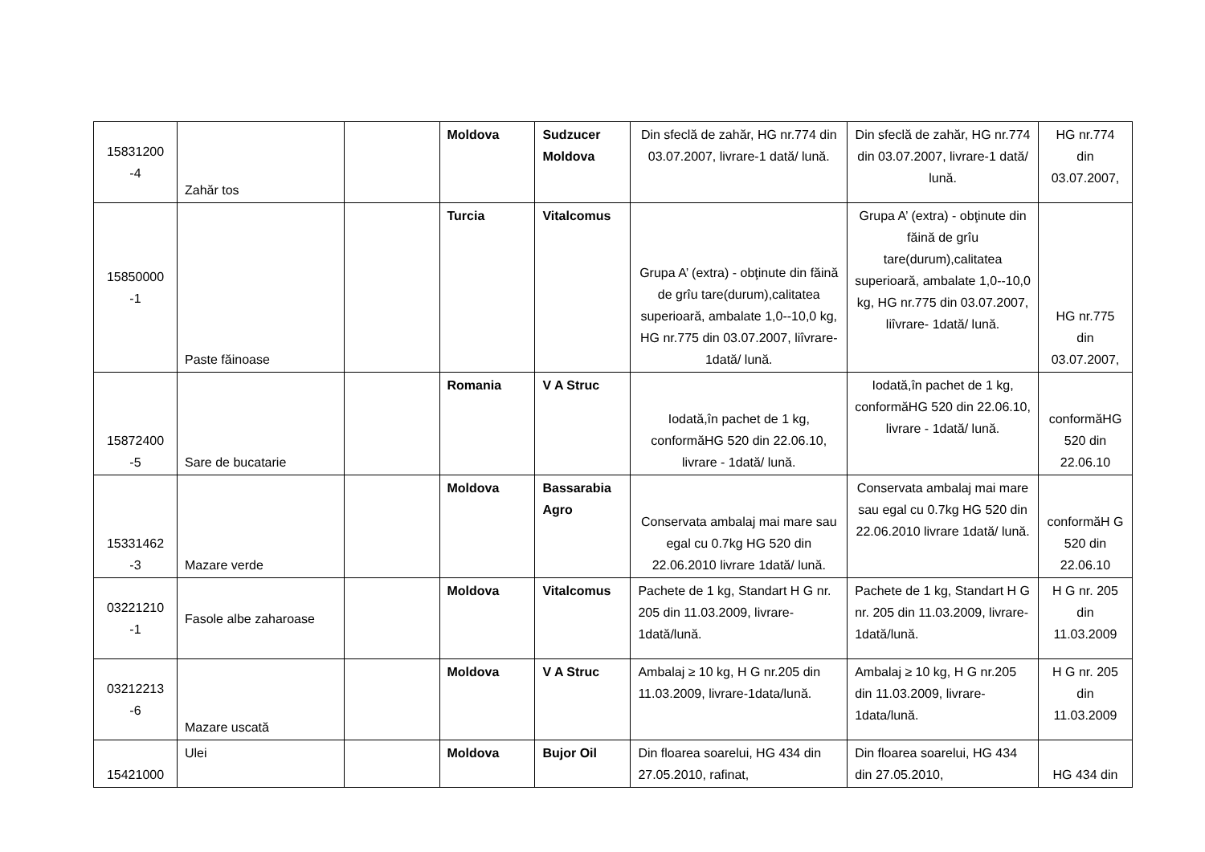| 15831200 -4 | Zahăr tos | | Moldova | Sudzucer Moldova | Din sfeclă de zahăr, HG nr.774 din 03.07.2007, livrare-1 dată/ lună. | Din sfeclă de zahăr, HG nr.774 din 03.07.2007, livrare-1 dată/ lună. | HG nr.774 din 03.07.2007, |
| 15850000 -1 | Paste făinoase | | Turcia | Vitalcomus | Grupa A’ (extra) - obţinute din făină de grîu tare(durum),calitatea superioară, ambalate 1,0--10,0 kg, HG nr.775 din 03.07.2007, liîvrare- 1dată/ lună. | Grupa A’ (extra) - obţinute din făină de grîu tare(durum),calitatea superioară, ambalate 1,0--10,0 kg, HG nr.775 din 03.07.2007, liîvrare- 1dată/ lună. | HG nr.775 din 03.07.2007, |
| 15872400 -5 | Sare de bucatarie | | Romania | V A Struc | Iodată,în pachet de 1 kg, conformăHG 520 din 22.06.10, livrare - 1dată/ lună. | Iodată,în pachet de 1 kg, conformăHG 520 din 22.06.10, livrare - 1dată/ lună. | conformăHG 520 din 22.06.10 |
| 15331462 -3 | Mazare verde | | Moldova | Bassarabia Agro | Conservata ambalaj mai mare sau egal cu 0.7kg HG 520 din 22.06.2010 livrare 1dată/ lună. | Conservata ambalaj mai mare sau egal cu 0.7kg HG 520 din 22.06.2010 livrare 1dată/ lună. | conformăH G 520 din 22.06.10 |
| 03221210 -1 | Fasole albe zaharoase | | Moldova | Vitalcomus | Pachete de 1 kg, Standart H G nr. 205 din 11.03.2009, livrare-1dată/lună. | Pachete de 1 kg, Standart H G nr. 205 din 11.03.2009, livrare- 1dată/lună. | H G nr. 205 din 11.03.2009 |
| 03212213 -6 | Mazare uscată | | Moldova | V A Struc | Ambalaj ≥ 10 kg, H G nr.205 din 11.03.2009, livrare-1data/lună. | Ambalaj ≥ 10 kg, H G nr.205 din 11.03.2009, livrare-1data/lună. | H G nr. 205 din 11.03.2009 |
| 15421000 | Ulei | | Moldova | Bujor Oil | Din floarea soarelui, HG 434 din 27.05.2010, rafinat, | Din floarea soarelui, HG 434 din 27.05.2010, | HG 434 din |